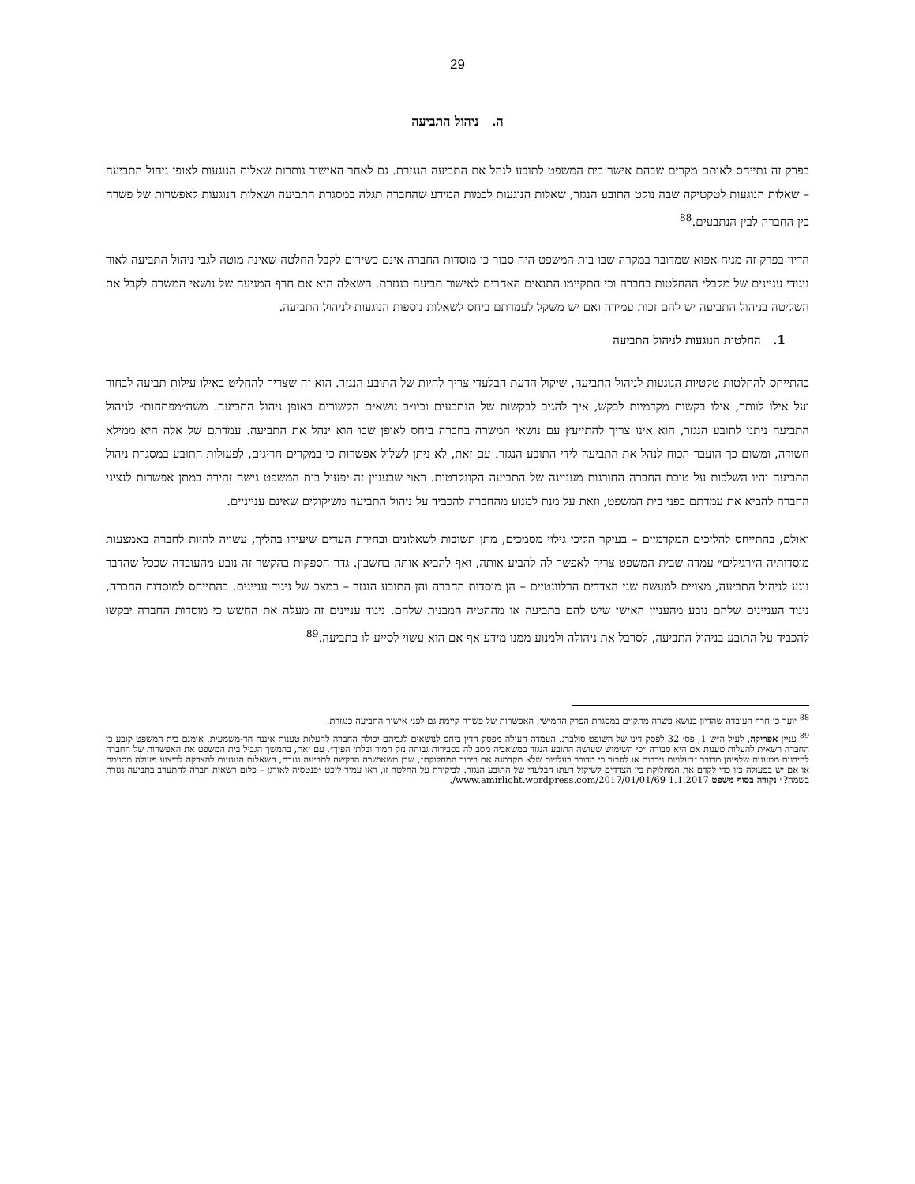29
ה. ניהול התביעה
בפרק זה נתייחס לאותם מקרים שבהם אישר בית המשפט לתובע לנהל את התביעה הנגזרת. גם לאחר האישור נותרות שאלות הנוגעות לאופן ניהול התביעה – שאלות הנוגעות לטקטיקה שבה נוקט התובע הנגזר, שאלות הנוגעות לכמות המידע שהחברה תגלה במסגרת התביעה ושאלות הנוגעות לאפשרות של פשרה בין החברה לבין הנתבעים.<sup>88</sup>
הדיון בפרק זה מניח אפוא שמדובר במקרה שבו בית המשפט היה סבור כי מוסדות החברה אינם כשירים לקבל החלטה שאינה מוטה לגבי ניהול התביעה לאור ניגודי עניינים של מקבלי ההחלטות בחברה וכי התקיימו התנאים האחרים לאישור תביעה כנגזרת. השאלה היא אם חרף המניעה של נושאי המשרה לקבל את השליטה בניהול התביעה יש להם זכות עמידה ואם יש משקל לעמדתם ביחס לשאלות נוספות הנוגעות לניהול התביעה.
1. החלטות הנוגעות לניהול התביעה
בהתייחס להחלטות טקטיות הנוגעות לניהול התביעה, שיקול הדעת הבלעדי צריך להיות של התובע הנגזר. הוא זה שצריך להחליט באילו עילות תביעה לבחור ועל אילו לוותר, אילו בקשות מקדמיות לבקש, איך להגיב לבקשות של הנתבעים וכיו״ב נושאים הקשורים באופן ניהול התביעה. משה״מפתחות״ לניהול התביעה ניתנו לתובע הנגזר, הוא אינו צריך להתייעץ עם נושאי המשרה בחברה ביחס לאופן שבו הוא ינהל את התביעה. עמדתם של אלה היא ממילא חשודה, ומשום כך הועבר הכוח לנהל את התביעה לידי התובע הנגזר. עם זאת, לא ניתן לשלול אפשרות כי במקרים חריגים, לפעולות התובע במסגרת ניהול התביעה יהיו השלכות על טובת החברה החורגות מעניינה של התביעה הקונקרטית. ראוי שבעניין זה יפעיל בית המשפט גישה זהירה במתן אפשרות לנציגי החברה להביא את עמדתם בפני בית המשפט, וזאת על מנת למנוע מהחברה להכביד על ניהול התביעה משיקולים שאינם ענייניים.
ואולם, בהתייחס להליכים המקדמיים – בעיקר הליכי גילוי מסמכים, מתן תשובות לשאלונים ובחירת העדים שיעידו בהליך, עשויה להיות לחברה באמצעות מוסדותיה ה״רגילים״ עמדה שבית המשפט צריך לאפשר לה להביע אותה, ואף להביא אותה בחשבון. גדר הספקות בהקשר זה נובע מהעובדה שככל שהדבר נוגע לניהול התביעה, מצויים למעשה שני הצדדים הרלוונטיים – הן מוסדות החברה והן התובע הנגזר – במצב של ניגוד עניינים. בהתייחס למוסדות החברה, ניגוד העניינים שלהם נובע מהעניין האישי שיש להם בתביעה או מההטיה המבנית שלהם. ניגוד עניינים זה מעלה את החשש כי מוסדות החברה יבקשו להכביד על התובע בניהול התביעה, לסרבל את ניהולה ולמנוע ממנו מידע אף אם הוא עשוי לסייע לו בתביעה.<sup>89</sup>
<sup>88</sup> יוער כי חרף העובדה שהדיון בנושא פשרה מתקיים במסגרת הפרק החמישי, האפשרות של פשרה קיימת גם לפני אישור התביעה כנגזרת.
<sup>89</sup> עניין אפריקה, לעיל ה״ש 1, פס׳ 32 לפסק דינו של השופט סולברג. העמדה העולה מפסק הדין ביחס לנושאים לגביהם יכולה החברה להעלות טענות איננה חד-משמעית. אומנם בית המשפט קובע כי החברה רשאית להעלות טענות אם היא סבורה ״כי השימוש שעושה התובע הנגזר במשאביה מסב לה בסבירות גבוהה נזק חמור ובלתי הפיך״. עם זאת, בהמשך הגביל בית המשפט את האפשרות של החברה להיבנות מטענות שלפיהן מדובר ״בעלויות ניכרות או לסבור כי מדובר בעלויות שלא תקדמנה את בירור המחלוקת״, שכן משאושרה הבקשה לתביעה נגזרת, השאלות הנוגעות להצדקה לביצוע פעולה מסוימת או אם יש בפעולה כזו כדי לקדם את המחלוקת בין הצדדים לשיקול דעתו הבלעדי של התובע הנגזר. לביקורת על החלטה זו, ראו עמיר ליכט ״פנטסיה לאורגן – כלום רשאית חברה להתערב בתביעה נגזרת בשמה?״ נקודה בסוף משפט 1.1.2017 www.amirlicht.wordpress.com/2017/01/01/69/.